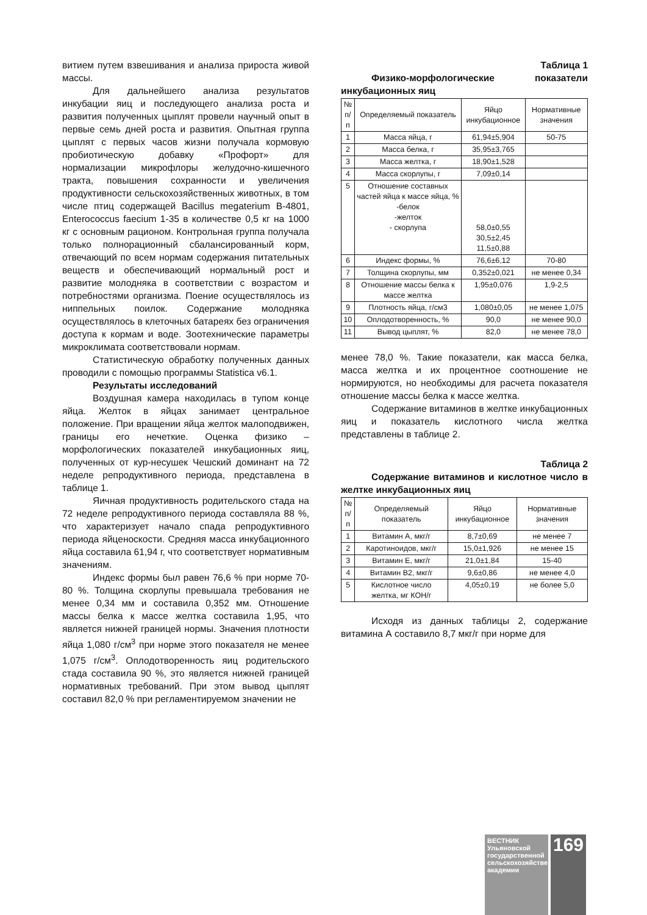витием путем взвешивания и анализа прироста живой массы.
Для дальнейшего анализа результатов инкубации яиц и последующего анализа роста и развития полученных цыплят провели научный опыт в первые семь дней роста и развития. Опытная группа цыплят с первых часов жизни получала кормовую пробиотическую добавку «Профорт» для нормализации микрофлоры желудочно-кишечного тракта, повышения сохранности и увеличения продуктивности сельскохозяйственных животных, в том числе птиц содержащей Bacillus megaterium B-4801, Enterococcus faecium 1-35 в количестве 0,5 кг на 1000 кг с основным рационом. Контрольная группа получала только полнорационный сбалансированный корм, отвечающий по всем нормам содержания питательных веществ и обеспечивающий нормальный рост и развитие молодняка в соответствии с возрастом и потребностями организма. Поение осуществлялось из ниппельных поилок. Содержание молодняка осуществлялось в клеточных батареях без ограничения доступа к кормам и воде. Зоотехнические параметры микроклимата соответствовали нормам.
Статистическую обработку полученных данных проводили с помощью программы Statistica v6.1.
Результаты исследований
Воздушная камера находилась в тупом конце яйца. Желток в яйцах занимает центральное положение. При вращении яйца желток малоподвижен, границы его нечеткие. Оценка физико – морфологических показателей инкубационных яиц, полученных от кур-несушек Чешский доминант на 72 неделе репродуктивного периода, представлена в таблице 1.
Яичная продуктивность родительского стада на 72 неделе репродуктивного периода составляла 88 %, что характеризует начало спада репродуктивного периода яйценоскости. Средняя масса инкубационного яйца составила 61,94 г, что соответствует нормативным значениям.
Индекс формы был равен 76,6 % при норме 70-80 %. Толщина скорлупы превышала требования не менее 0,34 мм и составила 0,352 мм. Отношение массы белка к массе желтка составила 1,95, что является нижней границей нормы. Значения плотности яйца 1,080 г/см<sup>3</sup> при норме этого показателя не менее 1,075 г/см<sup>3</sup>. Оплодотворенность яиц родительского стада составила 90 %, это является нижней границей нормативных требований. При этом вывод цыплят составил 82,0 % при регламентируемом значении не
Таблица 1
Физико-морфологические показатели инкубационных яиц
| № п/п | Определяемый показатель | Яйцо инкубационное | Нормативные значения |
| --- | --- | --- | --- |
| 1 | Масса яйца, г | 61,94±5,904 | 50-75 |
| 2 | Масса белка, г | 35,95±3,765 | |
| 3 | Масса желтка, г | 18,90±1,528 | |
| 4 | Масса скорлупы, г | 7,09±0,14 | |
| 5 | Отношение составных частей яйца к массе яйца, % -белок -желток - скорлупа | 58,0±0,55 30,5±2,45 11,5±0,88 | |
| 6 | Индекс формы, % | 76,6±6,12 | 70-80 |
| 7 | Толщина скорлупы, мм | 0,352±0,021 | не менее 0,34 |
| 8 | Отношение массы белка к массе желтка | 1,95±0,076 | 1,9-2,5 |
| 9 | Плотность яйца, г/см3 | 1,080±0,05 | не менее 1,075 |
| 10 | Оплодотворенность, % | 90,0 | не менее 90,0 |
| 11 | Вывод цыплят, % | 82,0 | не менее 78,0 |
менее 78,0 %. Такие показатели, как масса белка, масса желтка и их процентное соотношение не нормируются, но необходимы для расчета показателя отношение массы белка к массе желтка.
Содержание витаминов в желтке инкубационных яиц и показатель кислотного числа желтка представлены в таблице 2.
Таблица 2
Содержание витаминов и кислотное число в желтке инкубационных яиц
| № п/п | Определяемый показатель | Яйцо инкубационное | Нормативные значения |
| --- | --- | --- | --- |
| 1 | Витамин А, мкг/г | 8,7±0,69 | не менее 7 |
| 2 | Каротиноидов, мкг/г | 15,0±1,926 | не менее 15 |
| 3 | Витамин Е, мкг/г | 21,0±1,84 | 15-40 |
| 4 | Витамин В2, мкг/г | 9,6±0,86 | не менее 4,0 |
| 5 | Кислотное число желтка, мг КОН/г | 4,05±0,19 | не более 5,0 |
Исходя из данных таблицы 2, содержание витамина А составило 8,7 мкг/г при норме для
ВЕСТНИК Ульяновской государственной сельскохозяйственной академии
169